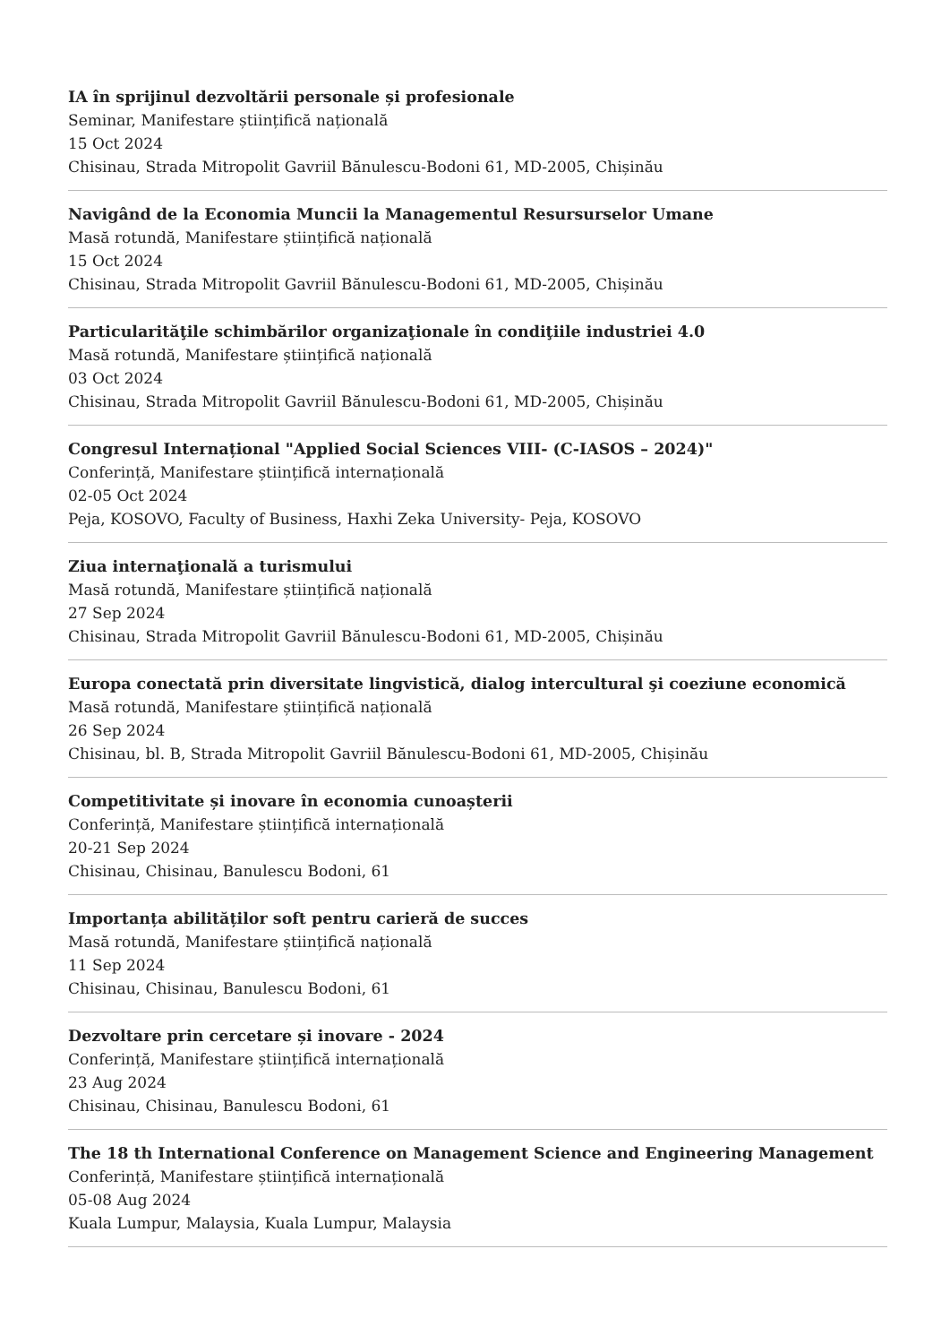IA în sprijinul dezvoltării personale și profesionale
Seminar, Manifestare științifică națională
15 Oct 2024
Chisinau, Strada Mitropolit Gavriil Bănulescu-Bodoni 61, MD-2005, Chișinău
Navigând de la Economia Muncii la Managementul Resursurselor Umane
Masă rotundă, Manifestare științifică națională
15 Oct 2024
Chisinau, Strada Mitropolit Gavriil Bănulescu-Bodoni 61, MD-2005, Chișinău
Particularităţile schimbărilor organizaţionale în condiţiile industriei 4.0
Masă rotundă, Manifestare științifică națională
03 Oct 2024
Chisinau, Strada Mitropolit Gavriil Bănulescu-Bodoni 61, MD-2005, Chișinău
Congresul Internațional "Applied Social Sciences VIII- (C-IASOS – 2024)"
Conferință, Manifestare științifică internațională
02-05 Oct 2024
Peja, KOSOVO, Faculty of Business, Haxhi Zeka University- Peja, KOSOVO
Ziua internaţională a turismului
Masă rotundă, Manifestare științifică națională
27 Sep 2024
Chisinau, Strada Mitropolit Gavriil Bănulescu-Bodoni 61, MD-2005, Chișinău
Europa conectată prin diversitate lingvistică, dialog intercultural şi coeziune economică
Masă rotundă, Manifestare științifică națională
26 Sep 2024
Chisinau, bl. B, Strada Mitropolit Gavriil Bănulescu-Bodoni 61, MD-2005, Chișinău
Competitivitate și inovare în economia cunoașterii
Conferință, Manifestare științifică internațională
20-21 Sep 2024
Chisinau, Chisinau, Banulescu Bodoni, 61
Importanța abilităților soft pentru carieră de succes
Masă rotundă, Manifestare științifică națională
11 Sep 2024
Chisinau, Chisinau, Banulescu Bodoni, 61
Dezvoltare prin cercetare și inovare - 2024
Conferință, Manifestare științifică internațională
23 Aug 2024
Chisinau, Chisinau, Banulescu Bodoni, 61
The 18 th International Conference on Management Science and Engineering Management
Conferință, Manifestare științifică internațională
05-08 Aug 2024
Kuala Lumpur, Malaysia, Kuala Lumpur, Malaysia